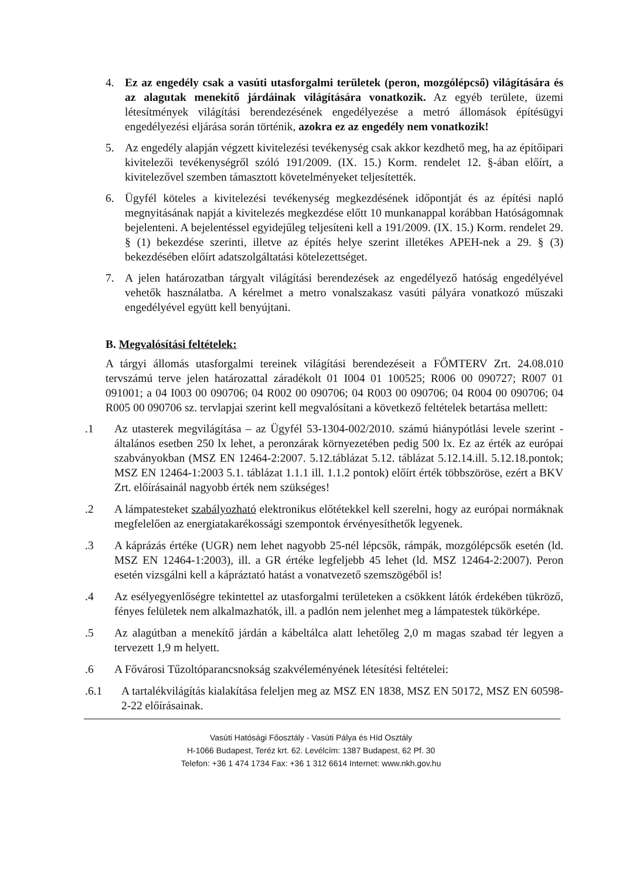4. Ez az engedély csak a vasúti utasforgalmi területek (peron, mozgólépcső) világítására és az alagutak menekítő járdáinak világítására vonatkozik. Az egyéb területe, üzemi létesítmények világítási berendezésének engedélyezése a metró állomások építésügyi engedélyezési eljárása során történik, azokra ez az engedély nem vonatkozik!
5. Az engedély alapján végzett kivitelezési tevékenység csak akkor kezdhető meg, ha az építőipari kivitelezői tevékenységről szóló 191/2009. (IX. 15.) Korm. rendelet 12. §-ában előírt, a kivitelezővel szemben támasztott követelményeket teljesítették.
6. Ügyfél köteles a kivitelezési tevékenység megkezdésének időpontját és az építési napló megnyitásának napját a kivitelezés megkezdése előtt 10 munkanappal korábban Hatóságomnak bejelenteni. A bejelentéssel egyidejűleg teljesíteni kell a 191/2009. (IX. 15.) Korm. rendelet 29. § (1) bekezdése szerinti, illetve az építés helye szerint illetékes APEH-nek a 29. § (3) bekezdésében előírt adatszolgáltatási kötelezettséget.
7. A jelen határozatban tárgyalt világítási berendezések az engedélyező hatóság engedélyével vehetők használatba. A kérelmet a metro vonalszakasz vasúti pályára vonatkozó műszaki engedélyével együtt kell benyújtani.
B. Megvalósítási feltételek:
A tárgyi állomás utasforgalmi tereinek világítási berendezéseit a FŐMTERV Zrt. 24.08.010 tervszámú terve jelen határozattal záradékolt 01 I004 01 100525; R006 00 090727; R007 01 091001; a 04 I003 00 090706; 04 R002 00 090706; 04 R003 00 090706; 04 R004 00 090706; 04 R005 00 090706 sz. tervlapjai szerint kell megvalósítani a következő feltételek betartása mellett:
.1 Az utasterek megvilágítása – az Ügyfél 53-1304-002/2010. számú hiánypótlási levele szerint - általános esetben 250 lx lehet, a peronzárak környezetében pedig 500 lx. Ez az érték az európai szabványokban (MSZ EN 12464-2:2007. 5.12.táblázat 5.12. táblázat 5.12.14.ill. 5.12.18.pontok; MSZ EN 12464-1:2003 5.1. táblázat 1.1.1 ill. 1.1.2 pontok) előírt érték többszöröse, ezért a BKV Zrt. előírásainál nagyobb érték nem szükséges!
.2 A lámpatesteket szabályozható elektronikus előtétekkel kell szerelni, hogy az európai normáknak megfelelően az energiatakarékossági szempontok érvényesíthetők legyenek.
.3 A káprázás értéke (UGR) nem lehet nagyobb 25-nél lépcsők, rámpák, mozgólépcsők esetén (ld. MSZ EN 12464-1:2003), ill. a GR értéke legfeljebb 45 lehet (ld. MSZ 12464-2:2007). Peron esetén vizsgálni kell a kápráztató hatást a vonatvezető szemszögéből is!
.4 Az esélyegyenlőségre tekintettel az utasforgalmi területeken a csökkent látók érdekében tükröző, fényes felületek nem alkalmazhatók, ill. a padlón nem jelenhet meg a lámpatestek tükörképe.
.5 Az alagútban a menekítő járdán a kábeltálca alatt lehetőleg 2,0 m magas szabad tér legyen a tervezett 1,9 m helyett.
.6 A Fővárosi Tűzoltóparancsnokság szakvéleményének létesítési feltételei:
.6.1 A tartalékvilágítás kialakítása feleljen meg az MSZ EN 1838, MSZ EN 50172, MSZ EN 60598-2-22 előírásainak.
Vasúti Hatósági Főosztály - Vasúti Pálya és Híd Osztály
H-1066 Budapest, Teréz krt. 62. Levélcím: 1387 Budapest, 62 Pf. 30
Telefon: +36 1 474 1734 Fax: +36 1 312 6614 Internet: www.nkh.gov.hu